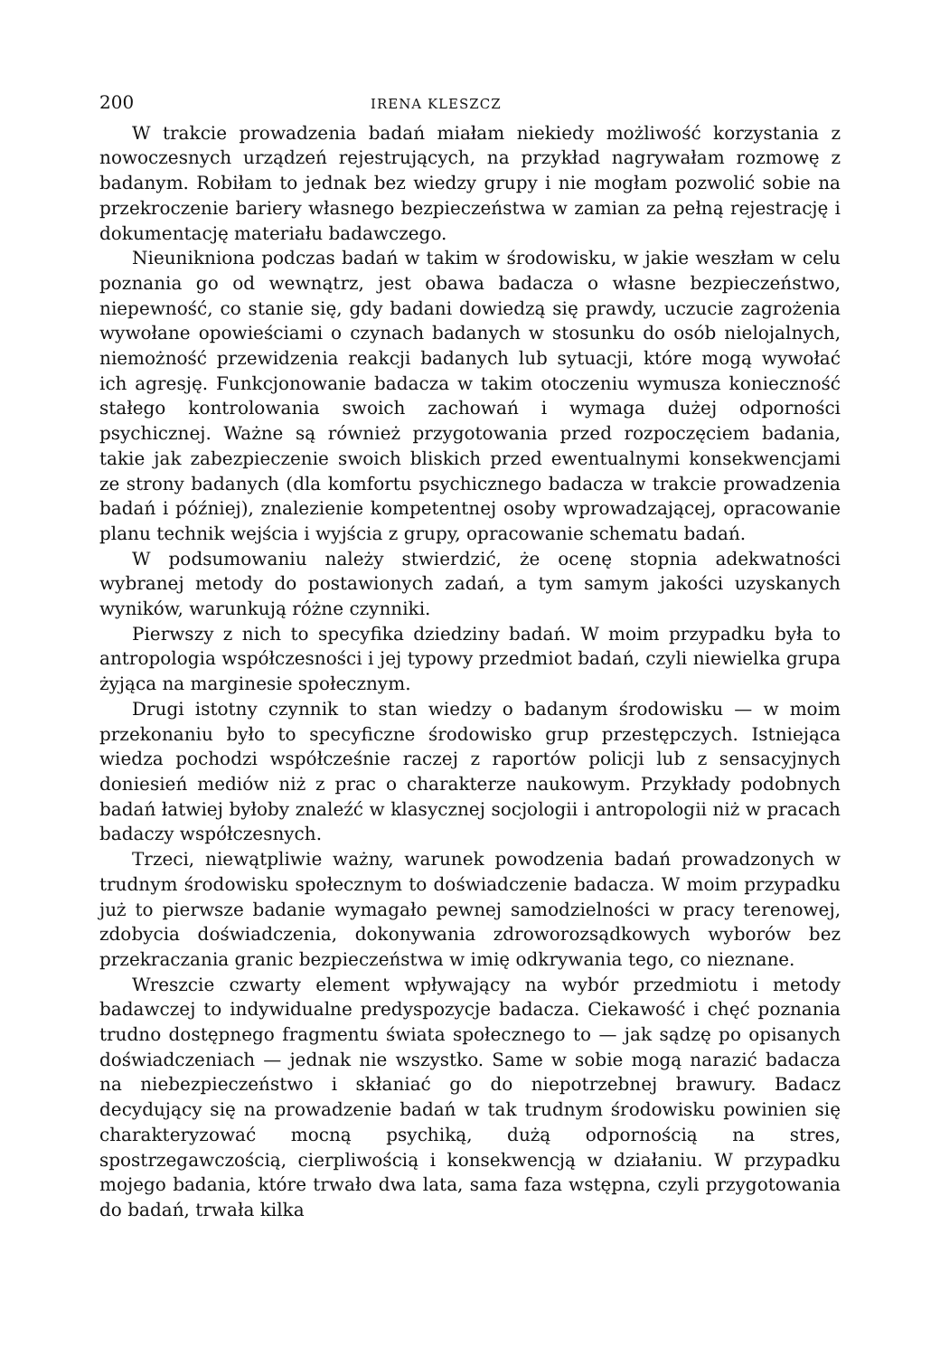200 IRENA KLESZCZ
W trakcie prowadzenia badań miałam niekiedy możliwość korzystania z nowoczesnych urządzeń rejestrujących, na przykład nagrywałam rozmowę z badanym. Robiłam to jednak bez wiedzy grupy i nie mogłam pozwolić sobie na przekroczenie bariery własnego bezpieczeństwa w zamian za pełną rejestrację i dokumentację materiału badawczego.
Nieunikniona podczas badań w takim w środowisku, w jakie weszłam w celu poznania go od wewnątrz, jest obawa badacza o własne bezpieczeństwo, niepewność, co stanie się, gdy badani dowiedzą się prawdy, uczucie zagrożenia wywołane opowieściami o czynach badanych w stosunku do osób nielojalnych, niemożność przewidzenia reakcji badanych lub sytuacji, które mogą wywołać ich agresję. Funkcjonowanie badacza w takim otoczeniu wymusza konieczność stałego kontrolowania swoich zachowań i wymaga dużej odporności psychicznej. Ważne są również przygotowania przed rozpoczęciem badania, takie jak zabezpieczenie swoich bliskich przed ewentualnymi konsekwencjami ze strony badanych (dla komfortu psychicznego badacza w trakcie prowadzenia badań i później), znalezienie kompetentnej osoby wprowadzającej, opracowanie planu technik wejścia i wyjścia z grupy, opracowanie schematu badań.
W podsumowaniu należy stwierdzić, że ocenę stopnia adekwatności wybranej metody do postawionych zadań, a tym samym jakości uzyskanych wyników, warunkują różne czynniki.
Pierwszy z nich to specyfika dziedziny badań. W moim przypadku była to antropologia współczesności i jej typowy przedmiot badań, czyli niewielka grupa żyjąca na marginesie społecznym.
Drugi istotny czynnik to stan wiedzy o badanym środowisku — w moim przekonaniu było to specyficzne środowisko grup przestępczych. Istniejąca wiedza pochodzi współcześnie raczej z raportów policji lub z sensacyjnych doniesień mediów niż z prac o charakterze naukowym. Przykłady podobnych badań łatwiej byłoby znaleźć w klasycznej socjologii i antropologii niż w pracach badaczy współczesnych.
Trzeci, niewątpliwie ważny, warunek powodzenia badań prowadzonych w trudnym środowisku społecznym to doświadczenie badacza. W moim przypadku już to pierwsze badanie wymagało pewnej samodzielności w pracy terenowej, zdobycia doświadczenia, dokonywania zdroworozsądkowych wyborów bez przekraczania granic bezpieczeństwa w imię odkrywania tego, co nieznane.
Wreszcie czwarty element wpływający na wybór przedmiotu i metody badawczej to indywidualne predyspozycje badacza. Ciekawość i chęć poznania trudno dostępnego fragmentu świata społecznego to — jak sądzę po opisanych doświadczeniach — jednak nie wszystko. Same w sobie mogą narazić badacza na niebezpieczeństwo i skłaniać go do niepotrzebnej brawury. Badacz decydujący się na prowadzenie badań w tak trudnym środowisku powinien się charakteryzować mocną psychiką, dużą odpornością na stres, spostrzegawczością, cierpliwością i konsekwencją w działaniu. W przypadku mojego badania, które trwało dwa lata, sama faza wstępna, czyli przygotowania do badań, trwała kilka